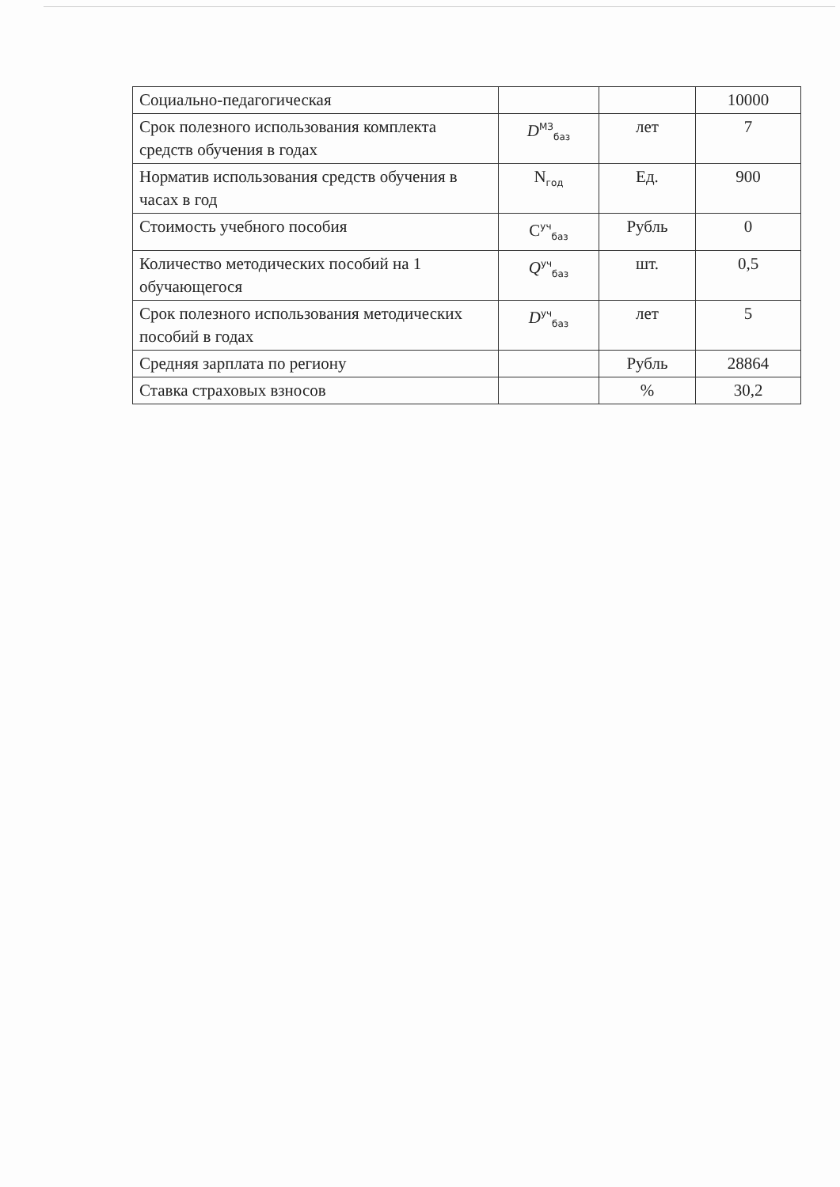| Социально-педагогическая | | | 10000 |
| Срок полезного использования комплекта средств обучения в годах | D<sup>МЗ</sup><sub>баз</sub> | лет | 7 |
| Норматив использования средств обучения в часах в год | N<sub>год</sub> | Ед. | 900 |
| Стоимость учебного пособия | C<sup>уч</sup><sub>баз</sub> | Рубль | 0 |
| Количество методических пособий на 1 обучающегося | Q<sup>уч</sup><sub>баз</sub> | шт. | 0,5 |
| Срок полезного использования методических пособий в годах | D<sup>уч</sup><sub>баз</sub> | лет | 5 |
| Средняя зарплата по региону | | Рубль | 28864 |
| Ставка страховых взносов | | % | 30,2 |